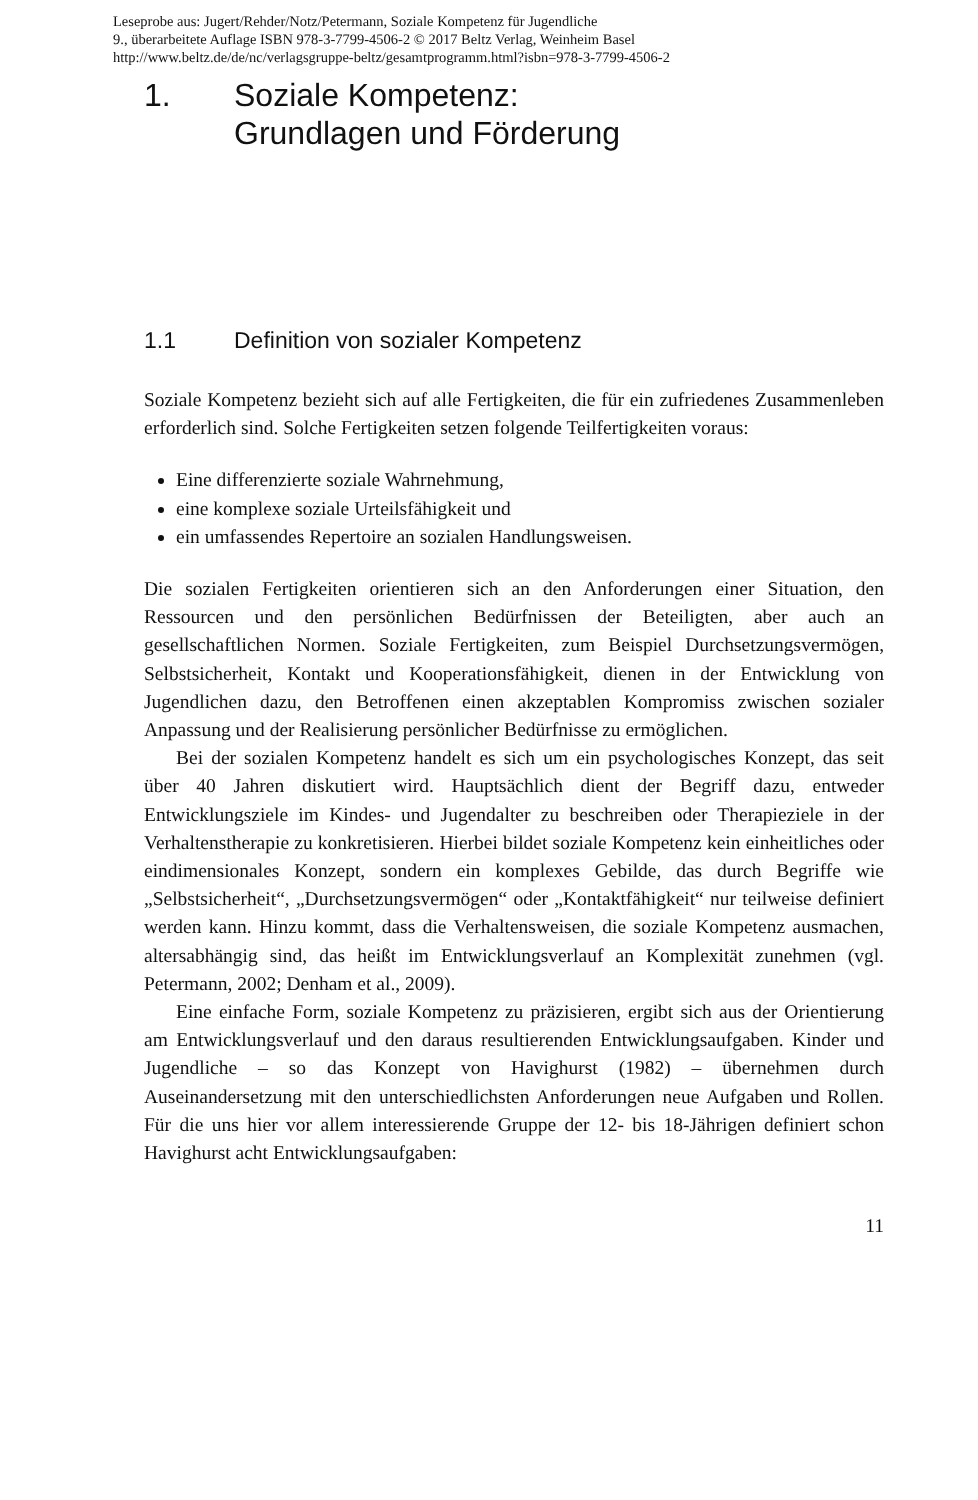Leseprobe aus: Jugert/Rehder/Notz/Petermann, Soziale Kompetenz für Jugendliche
9., überarbeitete Auflage ISBN 978-3-7799-4506-2 © 2017 Beltz Verlag, Weinheim Basel
http://www.beltz.de/de/nc/verlagsgruppe-beltz/gesamtprogramm.html?isbn=978-3-7799-4506-2
1. Soziale Kompetenz:
Grundlagen und Förderung
1.1 Definition von sozialer Kompetenz
Soziale Kompetenz bezieht sich auf alle Fertigkeiten, die für ein zufriedenes Zusammenleben erforderlich sind. Solche Fertigkeiten setzen folgende Teilfertigkeiten voraus:
Eine differenzierte soziale Wahrnehmung,
eine komplexe soziale Urteilsfähigkeit und
ein umfassendes Repertoire an sozialen Handlungsweisen.
Die sozialen Fertigkeiten orientieren sich an den Anforderungen einer Situation, den Ressourcen und den persönlichen Bedürfnissen der Beteiligten, aber auch an gesellschaftlichen Normen. Soziale Fertigkeiten, zum Beispiel Durchsetzungsvermögen, Selbstsicherheit, Kontakt und Kooperationsfähigkeit, dienen in der Entwicklung von Jugendlichen dazu, den Betroffenen einen akzeptablen Kompromiss zwischen sozialer Anpassung und der Realisierung persönlicher Bedürfnisse zu ermöglichen.
Bei der sozialen Kompetenz handelt es sich um ein psychologisches Konzept, das seit über 40 Jahren diskutiert wird. Hauptsächlich dient der Begriff dazu, entweder Entwicklungsziele im Kindes- und Jugendalter zu beschreiben oder Therapieziele in der Verhaltenstherapie zu konkretisieren. Hierbei bildet soziale Kompetenz kein einheitliches oder eindimensionales Konzept, sondern ein komplexes Gebilde, das durch Begriffe wie „Selbstsicherheit“, „Durchsetzungsvermögen“ oder „Kontaktfähigkeit“ nur teilweise definiert werden kann. Hinzu kommt, dass die Verhaltensweisen, die soziale Kompetenz ausmachen, altersabhängig sind, das heißt im Entwicklungsverlauf an Komplexität zunehmen (vgl. Petermann, 2002; Denham et al., 2009).
Eine einfache Form, soziale Kompetenz zu präzisieren, ergibt sich aus der Orientierung am Entwicklungsverlauf und den daraus resultierenden Entwicklungsaufgaben. Kinder und Jugendliche – so das Konzept von Havighurst (1982) – übernehmen durch Auseinandersetzung mit den unterschiedlichsten Anforderungen neue Aufgaben und Rollen. Für die uns hier vor allem interessierende Gruppe der 12- bis 18-Jährigen definiert schon Havighurst acht Entwicklungsaufgaben:
11